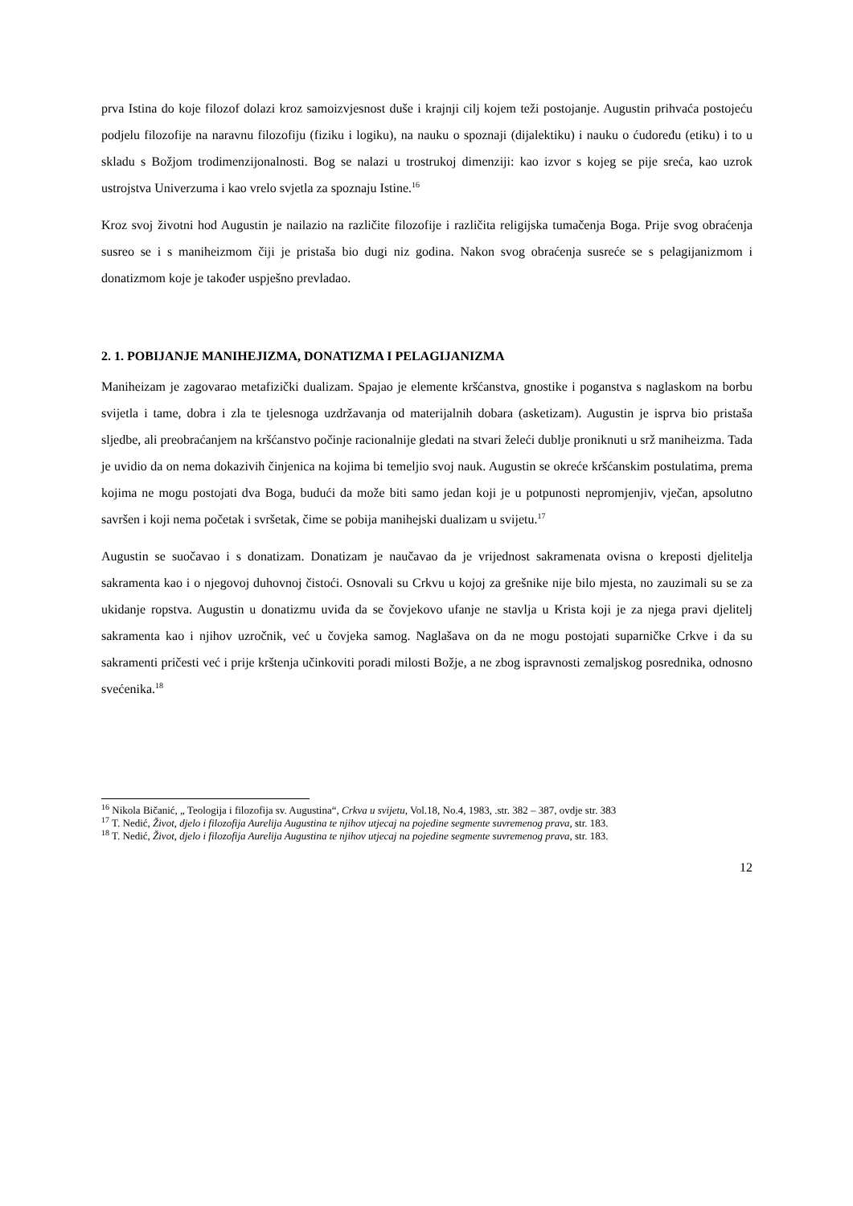prva Istina do koje filozof dolazi kroz samoizvjesnost duše i krajnji cilj kojem teži postojanje. Augustin prihvaća postojeću podjelu filozofije na naravnu filozofiju (fiziku i logiku), na nauku o spoznaji (dijalektiku) i nauku o ćudoređu (etiku) i to u skladu s Božjom trodimenzijonalnosti. Bog se nalazi u trostrukoj dimenziji: kao izvor s kojeg se pije sreća, kao uzrok ustrojstva Univerzuma i kao vrelo svjetla za spoznaju Istine.<sup>16</sup>
Kroz svoj životni hod Augustin je nailazio na različite filozofije i različita religijska tumačenja Boga. Prije svog obraćenja susreo se i s maniheizmom čiji je pristaša bio dugi niz godina. Nakon svog obraćenja susreće se s pelagijanizmom i donatizmom koje je također uspješno prevladao.
2. 1. POBIJANJE MANIHEJIZMA, DONATIZMA I PELAGIJANIZMA
Maniheizam je zagovarao metafizički dualizam. Spajao je elemente kršćanstva, gnostike i poganstva s naglaskom na borbu svijetla i tame, dobra i zla te tjelesnoga uzdržavanja od materijalnih dobara (asketizam). Augustin je isprva bio pristaša sljedbe, ali preobraćanjem na kršćanstvo počinje racionalnije gledati na stvari želeći dublje proniknuti u srž maniheizma. Tada je uvidio da on nema dokazivih činjenica na kojima bi temeljio svoj nauk. Augustin se okreće kršćanskim postulatima, prema kojima ne mogu postojati dva Boga, budući da može biti samo jedan koji je u potpunosti nepromjenjiv, vječan, apsolutno savršen i koji nema početak i svršetak, čime se pobija manihejski dualizam u svijetu.<sup>17</sup>
Augustin se suočavao i s donatizam. Donatizam je naučavao da je vrijednost sakramenata ovisna o kreposti djelitelja sakramenta kao i o njegovoj duhovnoj čistoći. Osnovali su Crkvu u kojoj za grešnike nije bilo mjesta, no zauzimali su se za ukidanje ropstva. Augustin u donatizmu uviđa da se čovjekovo ufanje ne stavlja u Krista koji je za njega pravi djelitelj sakramenta kao i njihov uzročnik, već u čovjeka samog. Naglašava on da ne mogu postojati suparničke Crkve i da su sakramenti pričesti već i prije krštenja učinkoviti poradi milosti Božje, a ne zbog ispravnosti zemaljskog posrednika, odnosno svećenika.<sup>18</sup>
<sup>16</sup> Nikola Bičanić, „ Teologija i filozofija sv. Augustina“, Crkva u svijetu, Vol.18, No.4, 1983, .str. 382 – 387, ovdje str. 383
<sup>17</sup> T. Nedić, Život, djelo i filozofija Aurelija Augustina te njihov utjecaj na pojedine segmente suvremenog prava, str. 183.
<sup>18</sup> T. Nedić, Život, djelo i filozofija Aurelija Augustina te njihov utjecaj na pojedine segmente suvremenog prava, str. 183.
12